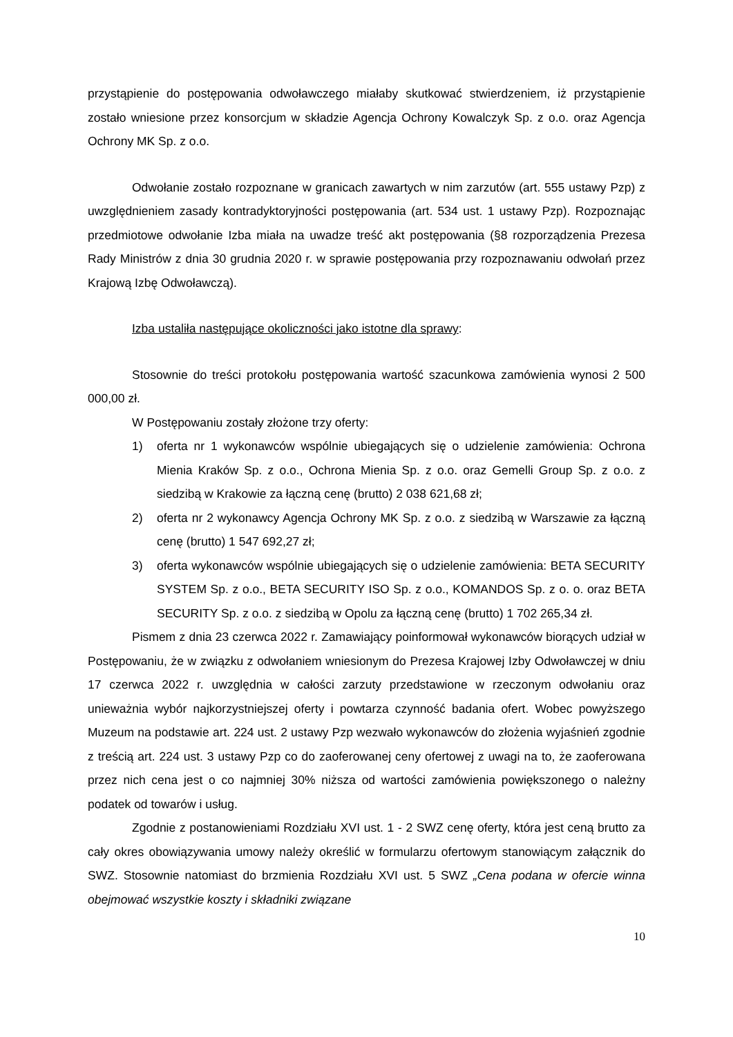przystąpienie do postępowania odwoławczego miałaby skutkować stwierdzeniem, iż przystąpienie zostało wniesione przez konsorcjum w składzie Agencja Ochrony Kowalczyk Sp. z o.o. oraz Agencja Ochrony MK Sp. z o.o.
Odwołanie zostało rozpoznane w granicach zawartych w nim zarzutów (art. 555 ustawy Pzp) z uwzględnieniem zasady kontradyktoryjności postępowania (art. 534 ust. 1 ustawy Pzp). Rozpoznając przedmiotowe odwołanie Izba miała na uwadze treść akt postępowania (§8 rozporządzenia Prezesa Rady Ministrów z dnia 30 grudnia 2020 r. w sprawie postępowania przy rozpoznawaniu odwołań przez Krajową Izbę Odwoławczą).
Izba ustaliła następujące okoliczności jako istotne dla sprawy:
Stosownie do treści protokołu postępowania wartość szacunkowa zamówienia wynosi 2 500 000,00 zł.
W Postępowaniu zostały złożone trzy oferty:
1) oferta nr 1 wykonawców wspólnie ubiegających się o udzielenie zamówienia: Ochrona Mienia Kraków Sp. z o.o., Ochrona Mienia Sp. z o.o. oraz Gemelli Group Sp. z o.o. z siedzibą w Krakowie za łączną cenę (brutto) 2 038 621,68 zł;
2) oferta nr 2 wykonawcy Agencja Ochrony MK Sp. z o.o. z siedzibą w Warszawie za łączną cenę (brutto) 1 547 692,27 zł;
3) oferta wykonawców wspólnie ubiegających się o udzielenie zamówienia: BETA SECURITY SYSTEM Sp. z o.o., BETA SECURITY ISO Sp. z o.o., KOMANDOS Sp. z o. o. oraz BETA SECURITY Sp. z o.o. z siedzibą w Opolu za łączną cenę (brutto) 1 702 265,34 zł.
Pismem z dnia 23 czerwca 2022 r. Zamawiający poinformował wykonawców biorących udział w Postępowaniu, że w związku z odwołaniem wniesionym do Prezesa Krajowej Izby Odwoławczej w dniu 17 czerwca 2022 r. uwzględnia w całości zarzuty przedstawione w rzeczonym odwołaniu oraz unieważnia wybór najkorzystniejszej oferty i powtarza czynność badania ofert. Wobec powyższego Muzeum na podstawie art. 224 ust. 2 ustawy Pzp wezwało wykonawców do złożenia wyjaśnień zgodnie z treścią art. 224 ust. 3 ustawy Pzp co do zaoferowanej ceny ofertowej z uwagi na to, że zaoferowana przez nich cena jest o co najmniej 30% niższa od wartości zamówienia powiększonego o należny podatek od towarów i usług.
Zgodnie z postanowieniami Rozdziału XVI ust. 1 - 2 SWZ cenę oferty, która jest ceną brutto za cały okres obowiązywania umowy należy określić w formularzu ofertowym stanowiącym załącznik do SWZ. Stosownie natomiast do brzmienia Rozdziału XVI ust. 5 SWZ „Cena podana w ofercie winna obejmować wszystkie koszty i składniki związane
10